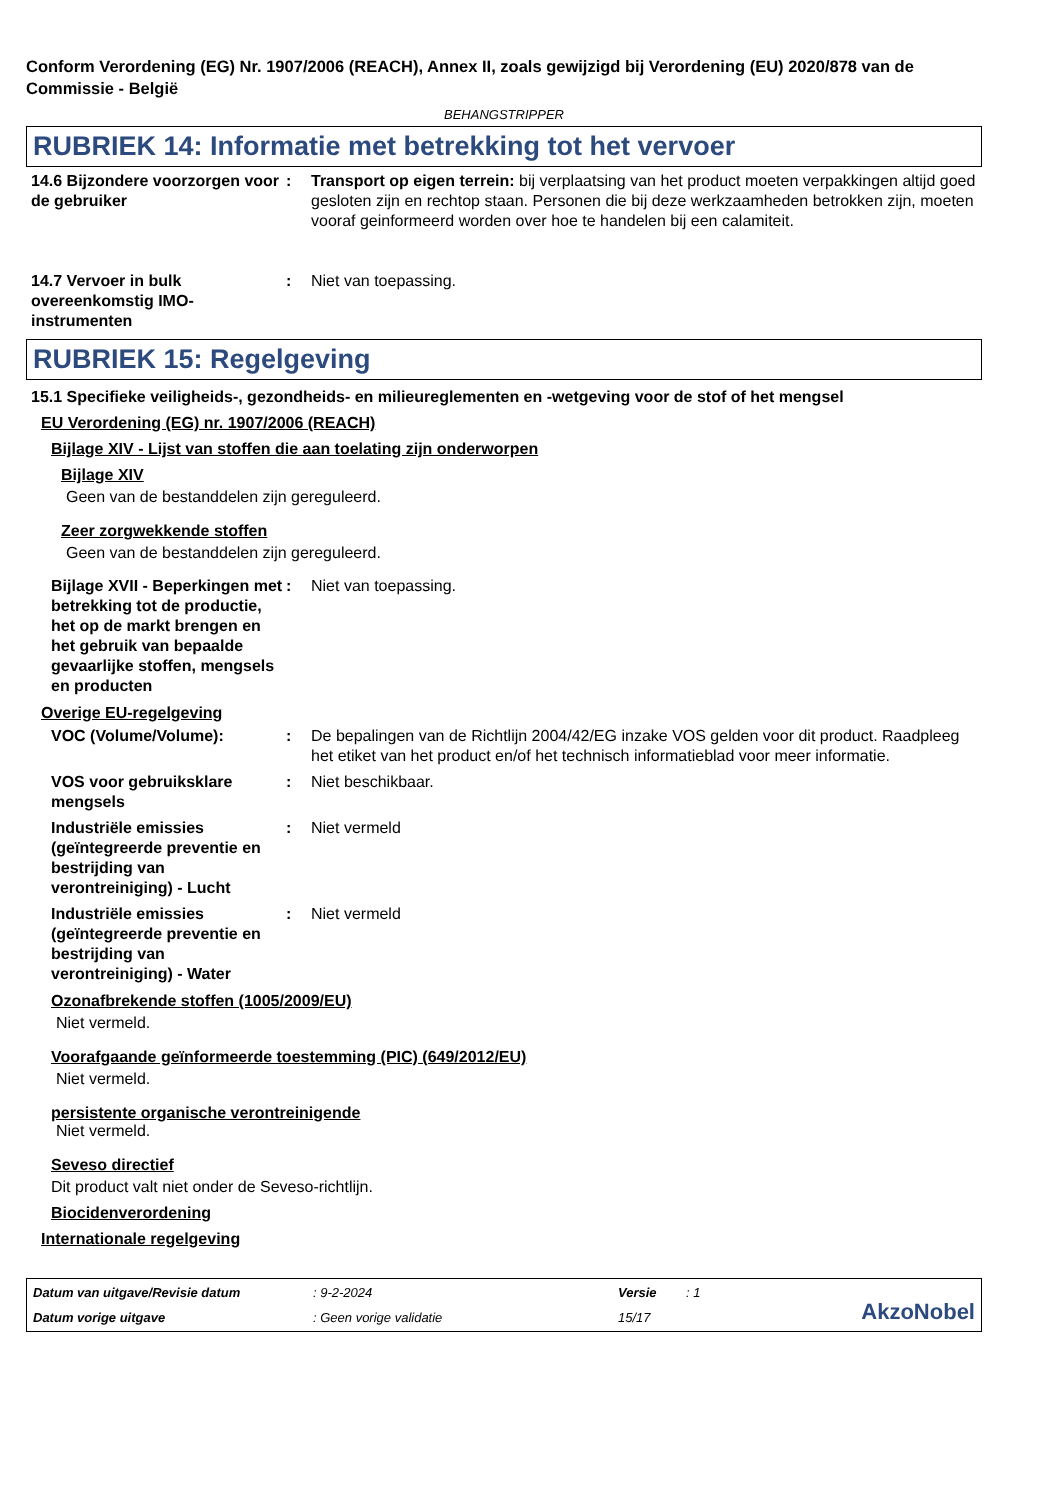Conform Verordening (EG) Nr. 1907/2006 (REACH), Annex II, zoals gewijzigd bij Verordening (EU) 2020/878 van de Commissie - België
BEHANGSTRIPPER
RUBRIEK 14: Informatie met betrekking tot het vervoer
14.6 Bijzondere voorzorgen voor de gebruiker
: Transport op eigen terrein: bij verplaatsing van het product moeten verpakkingen altijd goed gesloten zijn en rechtop staan. Personen die bij deze werkzaamheden betrokken zijn, moeten vooraf geinformeerd worden over hoe te handelen bij een calamiteit.
14.7 Vervoer in bulk overeenkomstig IMO-instrumenten
: Niet van toepassing.
RUBRIEK 15: Regelgeving
15.1 Specifieke veiligheids-, gezondheids- en milieureglementen en -wetgeving voor de stof of het mengsel
EU Verordening (EG) nr. 1907/2006 (REACH)
Bijlage XIV - Lijst van stoffen die aan toelating zijn onderworpen
Bijlage XIV
Geen van de bestanddelen zijn gereguleerd.
Zeer zorgwekkende stoffen
Geen van de bestanddelen zijn gereguleerd.
Bijlage XVII - Beperkingen met betrekking tot de productie, het op de markt brengen en het gebruik van bepaalde gevaarlijke stoffen, mengsels en producten
: Niet van toepassing.
Overige EU-regelgeving
VOC (Volume/Volume): : De bepalingen van de Richtlijn 2004/42/EG inzake VOS gelden voor dit product. Raadpleeg het etiket van het product en/of het technisch informatieblad voor meer informatie.
VOS voor gebruiksklare mengsels
: Niet beschikbaar.
Industriële emissies (geïntegreerde preventie en bestrijding van verontreiniging) - Lucht
: Niet vermeld
Industriële emissies (geïntegreerde preventie en bestrijding van verontreiniging) - Water
: Niet vermeld
Ozonafbrekende stoffen (1005/2009/EU)
Niet vermeld.
Voorafgaande geïnformeerde toestemming (PIC) (649/2012/EU)
Niet vermeld.
persistente organische verontreinigende
Niet vermeld.
Seveso directief
Dit product valt niet onder de Seveso-richtlijn.
Biocidenverordening
Internationale regelgeving
Datum van uitgave/Revisie datum: 9-2-2024 Versie: 1
AkzoNobel
Datum vorige uitgave: Geen vorige validatie 15/17